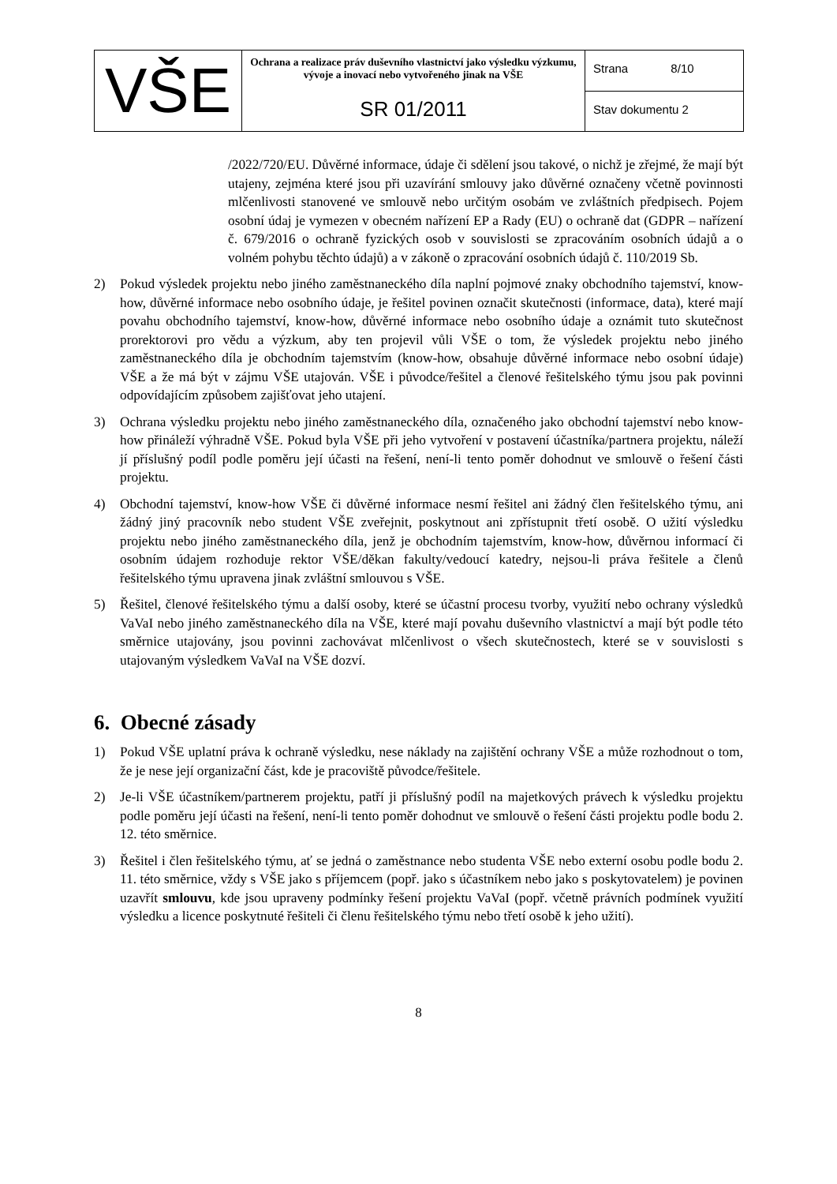| VŠE | Ochrana a realizace práv duševního vlastnictví jako výsledku výzkumu, vývoje a inovací nebo vytvořeného jinak na VŠE SR 01/2011 | Strana 8/10 |
| | | Stav dokumentu 2 |
/2022/720/EU. Důvěrné informace, údaje či sdělení jsou takové, o nichž je zřejmé, že mají být utajeny, zejména které jsou při uzavírání smlouvy jako důvěrné označeny včetně povinnosti mlčenlivosti stanovené ve smlouvě nebo určitým osobám ve zvláštních předpisech. Pojem osobní údaj je vymezen v obecném nařízení EP a Rady (EU) o ochraně dat (GDPR – nařízení č. 679/2016 o ochraně fyzických osob v souvislosti se zpracováním osobních údajů a o volném pohybu těchto údajů) a v zákoně o zpracování osobních údajů č. 110/2019 Sb.
2) Pokud výsledek projektu nebo jiného zaměstnaneckého díla naplní pojmové znaky obchodního tajemství, know-how, důvěrné informace nebo osobního údaje, je řešitel povinen označit skutečnosti (informace, data), které mají povahu obchodního tajemství, know-how, důvěrné informace nebo osobního údaje a oznámit tuto skutečnost prorektorovi pro vědu a výzkum, aby ten projevil vůli VŠE o tom, že výsledek projektu nebo jiného zaměstnaneckého díla je obchodním tajemstvím (know-how, obsahuje důvěrné informace nebo osobní údaje) VŠE a že má být v zájmu VŠE utajován. VŠE i původce/řešitel a členové řešitelského týmu jsou pak povinni odpovídajícím způsobem zajišťovat jeho utajení.
3) Ochrana výsledku projektu nebo jiného zaměstnaneckého díla, označeného jako obchodní tajemství nebo know-how přináleží výhradně VŠE. Pokud byla VŠE při jeho vytvoření v postavení účastníka/partnera projektu, náleží jí příslušný podíl podle poměru její účasti na řešení, není-li tento poměr dohodnut ve smlouvě o řešení části projektu.
4) Obchodní tajemství, know-how VŠE či důvěrné informace nesmí řešitel ani žádný člen řešitelského týmu, ani žádný jiný pracovník nebo student VŠE zveřejnit, poskytnout ani zpřístupnit třetí osobě. O užití výsledku projektu nebo jiného zaměstnaneckého díla, jenž je obchodním tajemstvím, know-how, důvěrnou informací či osobním údajem rozhoduje rektor VŠE/děkan fakulty/vedoucí katedry, nejsou-li práva řešitele a členů řešitelského týmu upravena jinak zvláštní smlouvou s VŠE.
5) Řešitel, členové řešitelského týmu a další osoby, které se účastní procesu tvorby, využití nebo ochrany výsledků VaVaI nebo jiného zaměstnaneckého díla na VŠE, které mají povahu duševního vlastnictví a mají být podle této směrnice utajovány, jsou povinni zachovávat mlčenlivost o všech skutečnostech, které se v souvislosti s utajovaným výsledkem VaVaI na VŠE dozví.
6. Obecné zásady
1) Pokud VŠE uplatní práva k ochraně výsledku, nese náklady na zajištění ochrany VŠE a může rozhodnout o tom, že je nese její organizační část, kde je pracoviště původce/řešitele.
2) Je-li VŠE účastníkem/partnerem projektu, patří ji příslušný podíl na majetkových právech k výsledku projektu podle poměru její účasti na řešení, není-li tento poměr dohodnut ve smlouvě o řešení části projektu podle bodu 2. 12. této směrnice.
3) Řešitel i člen řešitelského týmu, ať se jedná o zaměstnance nebo studenta VŠE nebo externí osobu podle bodu 2. 11. této směrnice, vždy s VŠE jako s příjemcem (popř. jako s účastníkem nebo jako s poskytovatelem) je povinen uzavřít smlouvu, kde jsou upraveny podmínky řešení projektu VaVaI (popř. včetně právních podmínek využití výsledku a licence poskytnuté řešiteli či členu řešitelského týmu nebo třetí osobě k jeho užití).
8